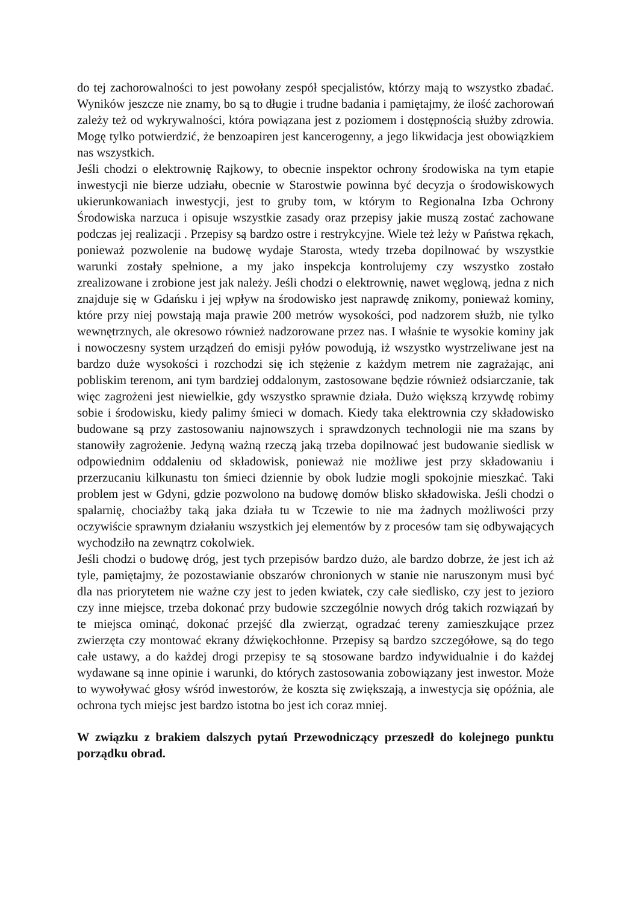do tej zachorowalności to jest powołany zespół specjalistów, którzy mają to wszystko zbadać. Wyników jeszcze nie znamy, bo są to długie i trudne badania i pamiętajmy, że ilość zachorowań zależy też od wykrywalności, która powiązana jest z poziomem i dostępnością służby zdrowia. Mogę tylko potwierdzić, że benzoapiren jest kancerogenny, a jego likwidacja jest obowiązkiem nas wszystkich.
Jeśli chodzi o elektrownię Rajkowy, to obecnie inspektor ochrony środowiska na tym etapie inwestycji nie bierze udziału, obecnie w Starostwie powinna być decyzja o środowiskowych ukierunkowaniach inwestycji, jest to gruby tom, w którym to Regionalna Izba Ochrony Środowiska narzuca i opisuje wszystkie zasady oraz przepisy jakie muszą zostać zachowane podczas jej realizacji . Przepisy są bardzo ostre i restrykcyjne. Wiele też leży w Państwa rękach, ponieważ pozwolenie na budowę wydaje Starosta, wtedy trzeba dopilnować by wszystkie warunki zostały spełnione, a my jako inspekcja kontrolujemy czy wszystko zostało zrealizowane i zrobione jest jak należy. Jeśli chodzi o elektrownię, nawet węglową, jedna z nich znajduje się w Gdańsku i jej wpływ na środowisko jest naprawdę znikomy, ponieważ kominy, które przy niej powstają maja prawie 200 metrów wysokości, pod nadzorem służb, nie tylko wewnętrznych, ale okresowo również nadzorowane przez nas. I właśnie te wysokie kominy jak i nowoczesny system urządzeń do emisji pyłów powodują, iż wszystko wystrzeliwane jest na bardzo duże wysokości i rozchodzi się ich stężenie z każdym metrem nie zagrażając, ani pobliskim terenom, ani tym bardziej oddalonym, zastosowane będzie również odsiarczanie, tak więc zagrożeni jest niewielkie, gdy wszystko sprawnie działa. Dużo większą krzywdę robimy sobie i środowisku, kiedy palimy śmieci w domach. Kiedy taka elektrownia czy składowisko budowane są przy zastosowaniu najnowszych i sprawdzonych technologii nie ma szans by stanowiły zagrożenie. Jedyną ważną rzeczą jaką trzeba dopilnować jest budowanie siedlisk w odpowiednim oddaleniu od składowisk, ponieważ nie możliwe jest przy składowaniu i przerzucaniu kilkunastu ton śmieci dziennie by obok ludzie mogli spokojnie mieszkać. Taki problem jest w Gdyni, gdzie pozwolono na budowę domów blisko składowiska. Jeśli chodzi o spalarnię, chociażby taką jaka działa tu w Tczewie to nie ma żadnych możliwości przy oczywiście sprawnym działaniu wszystkich jej elementów by z procesów tam się odbywających wychodziło na zewnątrz cokolwiek.
Jeśli chodzi o budowę dróg, jest tych przepisów bardzo dużo, ale bardzo dobrze, że jest ich aż tyle, pamiętajmy, że pozostawianie obszarów chronionych w stanie nie naruszonym musi być dla nas priorytetem nie ważne czy jest to jeden kwiatek, czy całe siedlisko, czy jest to jezioro czy inne miejsce, trzeba dokonać przy budowie szczególnie nowych dróg takich rozwiązań by te miejsca ominąć, dokonać przejść dla zwierząt, ogradzać tereny zamieszkujące przez zwierzęta czy montować ekrany dźwiękochłonne. Przepisy są bardzo szczegółowe, są do tego całe ustawy, a do każdej drogi przepisy te są stosowane bardzo indywidualnie i do każdej wydawane są inne opinie i warunki, do których zastosowania zobowiązany jest inwestor. Może to wywoływać głosy wśród inwestorów, że koszta się zwiększają, a inwestycja się opóźnia, ale ochrona tych miejsc jest bardzo istotna bo jest ich coraz mniej.
W związku z brakiem dalszych pytań Przewodniczący przeszedł do kolejnego punktu porządku obrad.